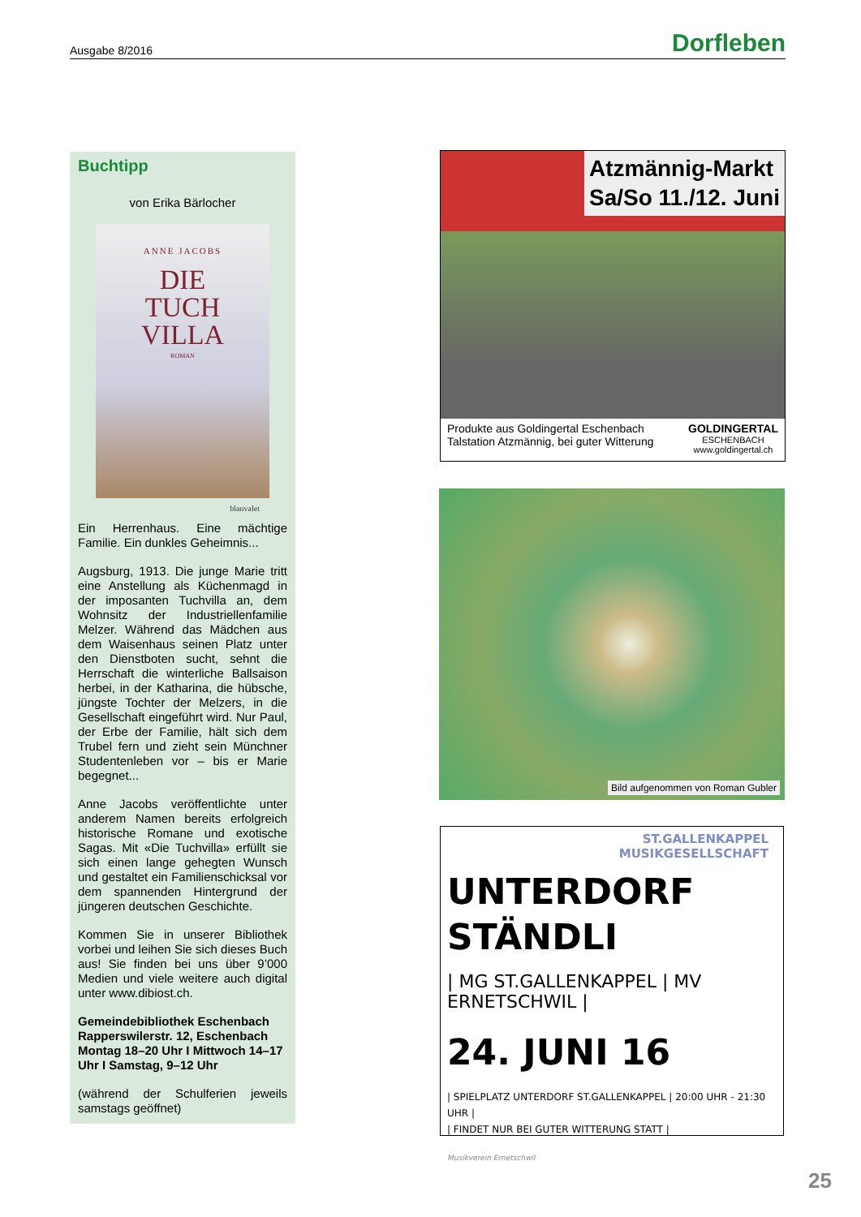Ausgabe 8/2016 Dorfleben
Buchtipp
von Erika Bärlocher
ANNE JACOBS
DIE
TUCH
VILLA
ROMAN
blanvalet
Ein Herrenhaus. Eine mächtige Familie. Ein dunkles Geheimnis...
Augsburg, 1913. Die junge Marie tritt eine Anstellung als Küchenmagd in der imposanten Tuchvilla an, dem Wohnsitz der Industriellenfamilie Melzer. Während das Mädchen aus dem Waisenhaus seinen Platz unter den Dienstboten sucht, sehnt die Herrschaft die winterliche Ballsaison herbei, in der Katharina, die hübsche, jüngste Tochter der Melzers, in die Gesellschaft eingeführt wird. Nur Paul, der Erbe der Familie, hält sich dem Trubel fern und zieht sein Münchner Studentenleben vor – bis er Marie begegnet...
Anne Jacobs veröffentlichte unter anderem Namen bereits erfolgreich historische Romane und exotische Sagas. Mit «Die Tuchvilla» erfüllt sie sich einen lange gehegten Wunsch und gestaltet ein Familienschicksal vor dem spannenden Hintergrund der jüngeren deutschen Geschichte.
Kommen Sie in unserer Bibliothek vorbei und leihen Sie sich dieses Buch aus! Sie finden bei uns über 9’000 Medien und viele weitere auch digital unter www.dibiost.ch.
Gemeindebibliothek Eschenbach
Rapperswilerstr. 12, Eschenbach
Montag 18–20 Uhr I Mittwoch 14–17 Uhr I Samstag, 9–12 Uhr
(während der Schulferien jeweils samstags geöffnet)
Atzmännig-Markt
Sa/So 11./12. Juni
Produkte aus Goldingertal Eschenbach
Talstation Atzmännig, bei guter Witterung
GOLDINGERTAL
ESCHENBACH
www.goldingertal.ch
Bild aufgenommen von Roman Gubler
ST.GALLENKAPPEL
MUSIKGESELLSCHAFT
UNTERDORF
STÄNDLI
| MG ST.GALLENKAPPEL | MV ERNETSCHWIL |
24. JUNI 16
| SPIELPLATZ UNTERDORF ST.GALLENKAPPEL | 20:00 UHR - 21:30 UHR |
| FINDET NUR BEI GUTER WITTERUNG STATT |
Musikverein Ernetschwil
25